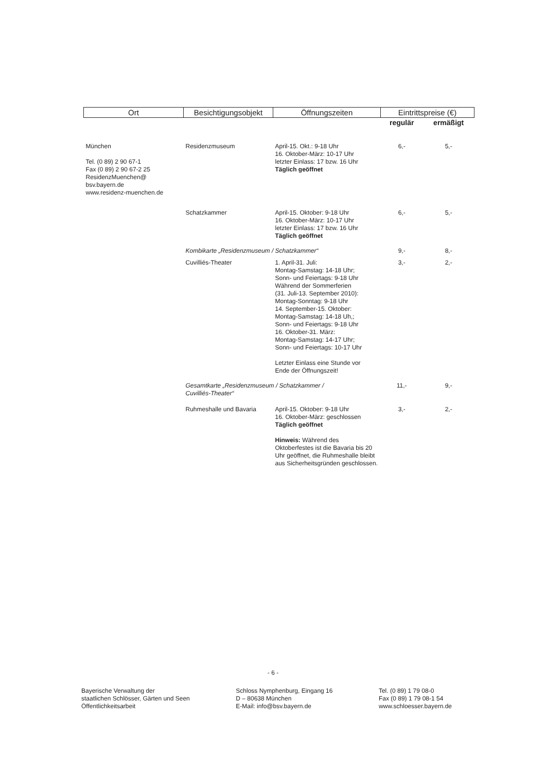| Ort | Besichtigungsobjekt | Öffnungszeiten | Eintrittspreise (€) | |
| --- | --- | --- | --- | --- |
| | | | regulär | ermäßigt |
| München Tel. (0 89) 2 90 67-1 Fax (0 89) 2 90 67-2 25 ResidenzMuenchen@ bsv.bayern.de www.residenz-muenchen.de | Residenzmuseum | April-15. Okt.: 9-18 Uhr 16. Oktober-März: 10-17 Uhr letzter Einlass: 17 bzw. 16 Uhr Täglich geöffnet | 6,- | 5,- |
| | Schatzkammer | April-15. Oktober: 9-18 Uhr 16. Oktober-März: 10-17 Uhr letzter Einlass: 17 bzw. 16 Uhr Täglich geöffnet | 6,- | 5,- |
| | Kombikarte „Residenzmuseum / Schatzkammer“ | | 9,- | 8,- |
| | Cuvilliés-Theater | 1. April-31. Juli: Montag-Samstag: 14-18 Uhr; Sonn- und Feiertags: 9-18 Uhr Während der Sommerferien (31. Juli-13. September 2010): Montag-Sonntag: 9-18 Uhr 14. September-15. Oktober: Montag-Samstag: 14-18 Uh,; Sonn- und Feiertags: 9-18 Uhr 16. Oktober-31. März: Montag-Samstag: 14-17 Uhr; Sonn- und Feiertags: 10-17 Uhr Letzter Einlass eine Stunde vor Ende der Öffnungszeit! | 3,- | 2,- |
| | Gesamtkarte „Residenzmuseum / Schatzkammer / Cuvilliés-Theater“ | | 11,- | 9,- |
| | Ruhmeshalle und Bavaria | April-15. Oktober: 9-18 Uhr 16. Oktober-März: geschlossen Täglich geöffnet Hinweis: Während des Oktoberfestes ist die Bavaria bis 20 Uhr geöffnet, die Ruhmeshalle bleibt aus Sicherheitsgründen geschlossen. | 3,- | 2,- |
- 6 -
Bayerische Verwaltung der
staatlichen Schlösser, Gärten und Seen
Öffentlichkeitsarbeit
Schloss Nymphenburg, Eingang 16
D – 80638 München
E-Mail: info@bsv.bayern.de
Tel. (0 89) 1 79 08-0
Fax (0 89) 1 79 08-1 54
www.schloesser.bayern.de